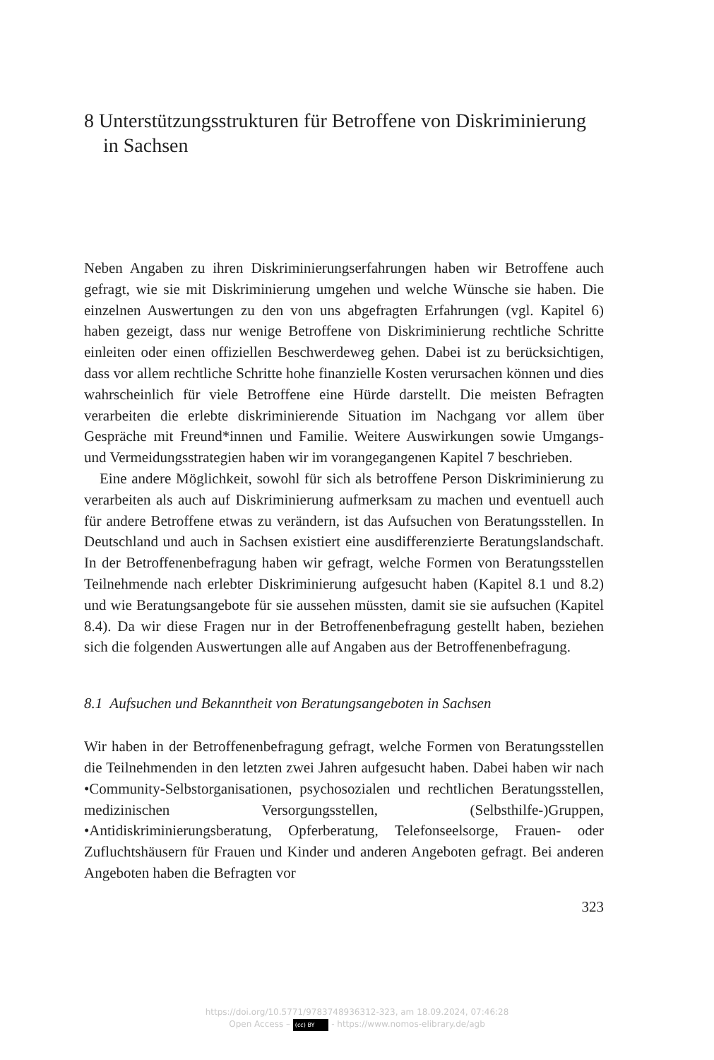8 Unterstützungsstrukturen für Betroffene von Diskriminierung in Sachsen
Neben Angaben zu ihren Diskriminierungserfahrungen haben wir Betroffene auch gefragt, wie sie mit Diskriminierung umgehen und welche Wünsche sie haben. Die einzelnen Auswertungen zu den von uns abgefragten Erfahrungen (vgl. Kapitel 6) haben gezeigt, dass nur wenige Betroffene von Diskriminierung rechtliche Schritte einleiten oder einen offiziellen Beschwerdeweg gehen. Dabei ist zu berücksichtigen, dass vor allem rechtliche Schritte hohe finanzielle Kosten verursachen können und dies wahrscheinlich für viele Betroffene eine Hürde darstellt. Die meisten Befragten verarbeiten die erlebte diskriminierende Situation im Nachgang vor allem über Gespräche mit Freund*innen und Familie. Weitere Auswirkungen sowie Umgangs- und Vermeidungsstrategien haben wir im vorangegangenen Kapitel 7 beschrieben.
Eine andere Möglichkeit, sowohl für sich als betroffene Person Diskriminierung zu verarbeiten als auch auf Diskriminierung aufmerksam zu machen und eventuell auch für andere Betroffene etwas zu verändern, ist das Aufsuchen von Beratungsstellen. In Deutschland und auch in Sachsen existiert eine ausdifferenzierte Beratungslandschaft. In der Betroffenenbefragung haben wir gefragt, welche Formen von Beratungsstellen Teilnehmende nach erlebter Diskriminierung aufgesucht haben (Kapitel 8.1 und 8.2) und wie Beratungsangebote für sie aussehen müssten, damit sie sie aufsuchen (Kapitel 8.4). Da wir diese Fragen nur in der Betroffenenbefragung gestellt haben, beziehen sich die folgenden Auswertungen alle auf Angaben aus der Betroffenenbefragung.
8.1 Aufsuchen und Bekanntheit von Beratungsangeboten in Sachsen
Wir haben in der Betroffenenbefragung gefragt, welche Formen von Beratungsstellen die Teilnehmenden in den letzten zwei Jahren aufgesucht haben. Dabei haben wir nach •Community-Selbstorganisationen, psychosozialen und rechtlichen Beratungsstellen, medizinischen Versorgungsstellen, (Selbsthilfe-)Gruppen, •Antidiskriminierungsberatung, Opferberatung, Telefonseelsorge, Frauen- oder Zufluchtshäusern für Frauen und Kinder und anderen Angeboten gefragt. Bei anderen Angeboten haben die Befragten vor
323
https://doi.org/10.5771/9783748936312-323, am 18.09.2024, 07:46:28
Open Access – (cc) BY - https://www.nomos-elibrary.de/agb